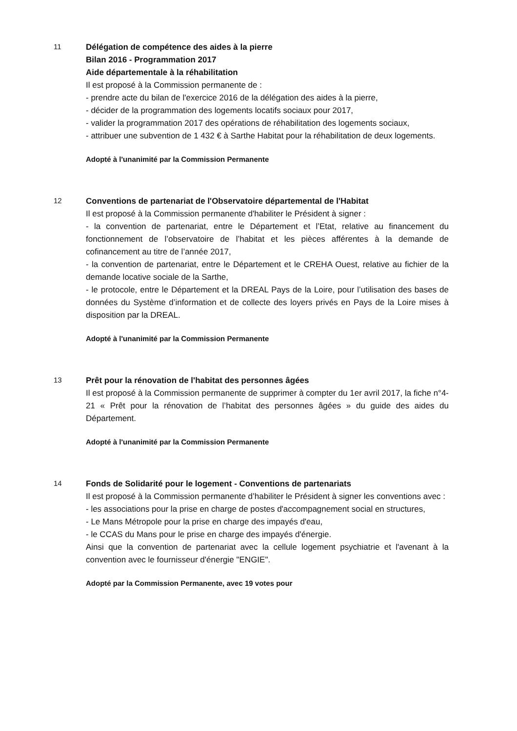11
Délégation de compétence des aides à la pierre
Bilan 2016 - Programmation 2017
Aide départementale à la réhabilitation
Il est proposé à la Commission permanente de :
- prendre acte du bilan de l'exercice 2016 de la délégation des aides à la pierre,
- décider de la programmation des logements locatifs sociaux pour 2017,
- valider la programmation 2017 des opérations de réhabilitation des logements sociaux,
- attribuer une subvention de 1 432 € à Sarthe Habitat pour la réhabilitation de deux logements.
Adopté à l'unanimité par la Commission Permanente
12
Conventions de partenariat de l'Observatoire départemental de l'Habitat
Il est proposé à la Commission permanente d'habiliter le Président à signer :
- la convention de partenariat, entre le Département et l’Etat, relative au financement du fonctionnement de l’observatoire de l’habitat et les pièces afférentes à la demande de cofinancement au titre de l’année 2017,
- la convention de partenariat, entre le Département et le CREHA Ouest, relative au fichier de la demande locative sociale de la Sarthe,
- le protocole, entre le Département et la DREAL Pays de la Loire, pour l’utilisation des bases de données du Système d’information et de collecte des loyers privés en Pays de la Loire mises à disposition par la DREAL.
Adopté à l'unanimité par la Commission Permanente
13
Prêt pour la rénovation de l'habitat des personnes âgées
Il est proposé à la Commission permanente de supprimer à compter du 1er avril 2017, la fiche n°4-21 « Prêt pour la rénovation de l’habitat des personnes âgées » du guide des aides du Département.
Adopté à l'unanimité par la Commission Permanente
14
Fonds de Solidarité pour le logement - Conventions de partenariats
Il est proposé à la Commission permanente d’habiliter le Président à signer les conventions avec :
- les associations pour la prise en charge de postes d'accompagnement social en structures,
- Le Mans Métropole pour la prise en charge des impayés d'eau,
- le CCAS du Mans pour le prise en charge des impayés d'énergie.
Ainsi que la convention de partenariat avec la cellule logement psychiatrie et l'avenant à la convention avec le fournisseur d'énergie "ENGIE".
Adopté par la Commission Permanente, avec 19 votes pour